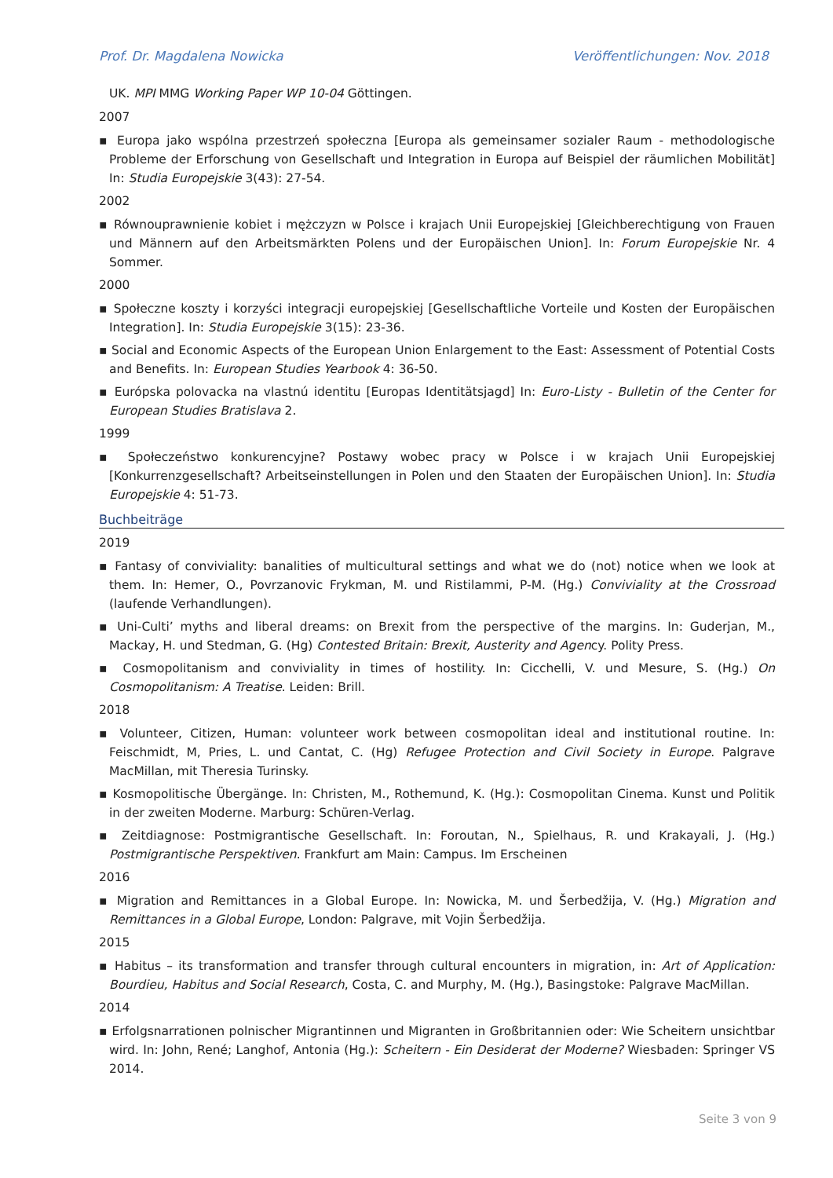Prof. Dr. Magdalena Nowicka Veröffentlichungen: Nov. 2018
UK. MPI MMG Working Paper WP 10-04 Göttingen.
2007
▪ Europa jako wspólna przestrzeń społeczna [Europa als gemeinsamer sozialer Raum - methodologische Probleme der Erforschung von Gesellschaft und Integration in Europa auf Beispiel der räumlichen Mobilität] In: Studia Europejskie 3(43): 27-54.
2002
▪ Równouprawnienie kobiet i mężczyzn w Polsce i krajach Unii Europejskiej [Gleichberechtigung von Frauen und Männern auf den Arbeitsmärkten Polens und der Europäischen Union]. In: Forum Europejskie Nr. 4 Sommer.
2000
▪ Społeczne koszty i korzyści integracji europejskiej [Gesellschaftliche Vorteile und Kosten der Europäischen Integration]. In: Studia Europejskie 3(15): 23-36.
▪ Social and Economic Aspects of the European Union Enlargement to the East: Assessment of Potential Costs and Benefits. In: European Studies Yearbook 4: 36-50.
▪ Európska polovacka na vlastnú identitu [Europas Identitätsjagd] In: Euro-Listy - Bulletin of the Center for European Studies Bratislava 2.
1999
▪ Społeczeństwo konkurencyjne? Postawy wobec pracy w Polsce i w krajach Unii Europejskiej [Konkurrenzgesellschaft? Arbeitseinstellungen in Polen und den Staaten der Europäischen Union]. In: Studia Europejskie 4: 51-73.
Buchbeiträge
2019
▪ Fantasy of conviviality: banalities of multicultural settings and what we do (not) notice when we look at them. In: Hemer, O., Povrzanovic Frykman, M. und Ristilammi, P-M. (Hg.) Conviviality at the Crossroad (laufende Verhandlungen).
▪ Uni-Culti’ myths and liberal dreams: on Brexit from the perspective of the margins. In: Guderjan, M., Mackay, H. und Stedman, G. (Hg) Contested Britain: Brexit, Austerity and Agency. Polity Press.
▪ Cosmopolitanism and conviviality in times of hostility. In: Cicchelli, V. und Mesure, S. (Hg.) On Cosmopolitanism: A Treatise. Leiden: Brill.
2018
▪ Volunteer, Citizen, Human: volunteer work between cosmopolitan ideal and institutional routine. In: Feischmidt, M, Pries, L. und Cantat, C. (Hg) Refugee Protection and Civil Society in Europe. Palgrave MacMillan, mit Theresia Turinsky.
▪ Kosmopolitische Übergänge. In: Christen, M., Rothemund, K. (Hg.): Cosmopolitan Cinema. Kunst und Politik in der zweiten Moderne. Marburg: Schüren-Verlag.
▪ Zeitdiagnose: Postmigrantische Gesellschaft. In: Foroutan, N., Spielhaus, R. und Krakayali, J. (Hg.) Postmigrantische Perspektiven. Frankfurt am Main: Campus. Im Erscheinen
2016
▪ Migration and Remittances in a Global Europe. In: Nowicka, M. und Šerbedžija, V. (Hg.) Migration and Remittances in a Global Europe, London: Palgrave, mit Vojin Šerbedžija.
2015
▪ Habitus – its transformation and transfer through cultural encounters in migration, in: Art of Application: Bourdieu, Habitus and Social Research, Costa, C. and Murphy, M. (Hg.), Basingstoke: Palgrave MacMillan.
2014
▪ Erfolgsnarrationen polnischer Migrantinnen und Migranten in Großbritannien oder: Wie Scheitern unsichtbar wird. In: John, René; Langhof, Antonia (Hg.): Scheitern - Ein Desiderat der Moderne? Wiesbaden: Springer VS 2014.
Seite 3 von 9